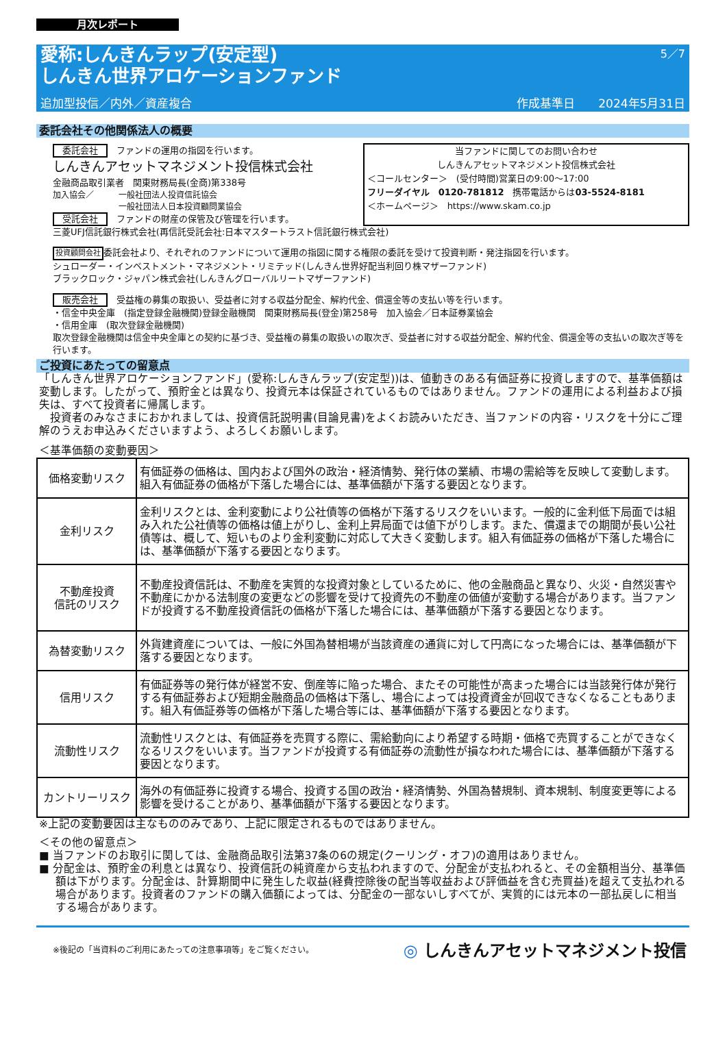月次レポート
5／7
愛称:しんきんラップ(安定型)
しんきん世界アロケーションファンド
追加型投信／内外／資産複合 作成基準日　　2024年5月31日
委託会社その他関係法人の概要
委託会社　ファンドの運用の指図を行います。
しんきんアセットマネジメント投信株式会社
金融商品取引業者　関東財務局長(金商)第338号
加入協会／　　　一般社団法人投資信託協会
　　　　　　　　一般社団法人日本投資顧問業協会
受託会社　ファンドの財産の保管及び管理を行います。
当ファンドに関してのお問い合わせ
しんきんアセットマネジメント投信株式会社
＜コールセンター＞　(受付時間)営業日の9:00～17:00
フリーダイヤル　0120-781812　携帯電話からは03-5524-8181
＜ホームページ＞　https://www.skam.co.jp
三菱UFJ信託銀行株式会社(再信託受託会社:日本マスタートラスト信託銀行株式会社)
投資顧問会社委託会社より、それぞれのファンドについて運用の指図に関する権限の委託を受けて投資判断・発注指図を行います。
シュローダー・インベストメント・マネジメント・リミテッド(しんきん世界好配当利回り株マザーファンド)
ブラックロック・ジャパン株式会社(しんきんグローバルリートマザーファンド)
販売会社　受益権の募集の取扱い、受益者に対する収益分配金、解約代金、償還金等の支払い等を行います。
・信金中央金庫　(指定登録金融機関)登録金融機関　関東財務局長(登金)第258号　加入協会／日本証券業協会
・信用金庫　(取次登録金融機関)
取次登録金融機関は信金中央金庫との契約に基づき、受益権の募集の取扱いの取次ぎ、受益者に対する収益分配金、解約代金、償還金等の支払いの取次ぎ等を行います。
ご投資にあたっての留意点
「しんきん世界アロケーションファンド」(愛称:しんきんラップ(安定型))は、値動きのある有価証券に投資しますので、基準価額は変動します。したがって、預貯金とは異なり、投資元本は保証されているものではありません。ファンドの運用による利益および損失は、すべて投資者に帰属します。
　投資者のみなさまにおかれましては、投資信託説明書(目論見書)をよくお読みいただき、当ファンドの内容・リスクを十分にご理解のうえお申込みくださいますよう、よろしくお願いします。
＜基準価額の変動要因＞
| 価格変動リスク | 有価証券の価格は、国内および国外の政治・経済情勢、発行体の業績、市場の需給等を反映して変動します。組入有価証券の価格が下落した場合には、基準価額が下落する要因となります。 |
| 金利リスク | 金利リスクとは、金利変動により公社債等の価格が下落するリスクをいいます。一般的に金利低下局面では組み入れた公社債等の価格は値上がりし、金利上昇局面では値下がりします。また、償還までの期間が長い公社債等は、概して、短いものより金利変動に対応して大きく変動します。組入有価証券の価格が下落した場合には、基準価額が下落する要因となります。 |
| 不動産投資 信託のリスク | 不動産投資信託は、不動産を実質的な投資対象としているために、他の金融商品と異なり、火災・自然災害や不動産にかかる法制度の変更などの影響を受けて投資先の不動産の価値が変動する場合があります。当ファンドが投資する不動産投資信託の価格が下落した場合には、基準価額が下落する要因となります。 |
| 為替変動リスク | 外貨建資産については、一般に外国為替相場が当該資産の通貨に対して円高になった場合には、基準価額が下落する要因となります。 |
| 信用リスク | 有価証券等の発行体が経営不安、倒産等に陥った場合、またその可能性が高まった場合には当該発行体が発行する有価証券および短期金融商品の価格は下落し、場合によっては投資資金が回収できなくなることもあります。組入有価証券等の価格が下落した場合等には、基準価額が下落する要因となります。 |
| 流動性リスク | 流動性リスクとは、有価証券を売買する際に、需給動向により希望する時期・価格で売買することができなくなるリスクをいいます。当ファンドが投資する有価証券の流動性が損なわれた場合には、基準価額が下落する要因となります。 |
| カントリーリスク | 海外の有価証券に投資する場合、投資する国の政治・経済情勢、外国為替規制、資本規制、制度変更等による影響を受けることがあり、基準価額が下落する要因となります。 |
※上記の変動要因は主なもののみであり、上記に限定されるものではありません。
＜その他の留意点＞
■ 当ファンドのお取引に関しては、金融商品取引法第37条の6の規定(クーリング・オフ)の適用はありません。
■ 分配金は、預貯金の利息とは異なり、投資信託の純資産から支払われますので、分配金が支払われると、その金額相当分、基準価額は下がります。分配金は、計算期間中に発生した収益(経費控除後の配当等収益および評価益を含む売買益)を超えて支払われる場合があります。投資者のファンドの購入価額によっては、分配金の一部ないしすべてが、実質的には元本の一部払戻しに相当する場合があります。
※後記の「当資料のご利用にあたっての注意事項等」をご覧ください。 ◎ しんきんアセットマネジメント投信